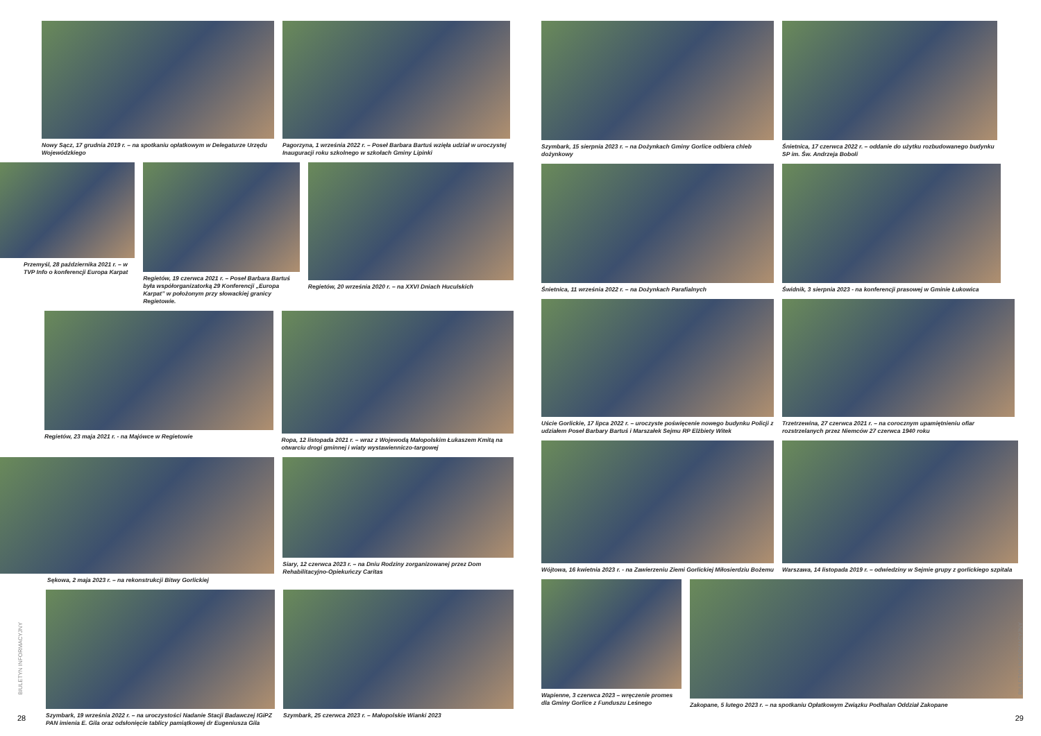Nowy Sącz, 17 grudnia 2019 r. – na spotkaniu opłatkowym w Delegaturze Urzędu Wojewódzkiego
Pagorzyna, 1 września 2022 r. – Poseł Barbara Bartuś wzięła udział w uroczystej Inauguracji roku szkolnego w szkołach Gminy Lipinki
Przemyśl, 28 października 2021 r. – w TVP Info o konferencji Europa Karpat
Regietów, 19 czerwca 2021 r. – Poseł Barbara Bartuś była współorganizatorką 29 Konferencji „Europa Karpat” w położonym przy słowackiej granicy Regietowie.
Regietów, 20 września 2020 r. – na XXVI Dniach Huculskich
Regietów, 23 maja 2021 r. - na Majówce w Regietowie
Ropa, 12 listopada 2021 r. – wraz z Wojewodą Małopolskim Łukaszem Kmitą na otwarciu drogi gminnej i wiaty wystawienniczo-targowej
Sękowa, 2 maja 2023 r. – na rekonstrukcji Bitwy Gorlickiej
Siary, 12 czerwca 2023 r. – na Dniu Rodziny zorganizowanej przez Dom Rehabilitacyjno-Opiekuńczy Caritas
Szymbark, 19 września 2022 r. – na uroczystości Nadanie Stacji Badawczej IGiPZ PAN imienia E. Gila oraz odsłonięcie tablicy pamiątkowej dr Eugeniusza Gila
Szymbark, 25 czerwca 2023 r. – Małopolskie Wianki 2023
BIULETYN INFORMACYJNY
28
Szymbark, 15 sierpnia 2023 r. – na Dożynkach Gminy Gorlice odbiera chleb dożynkowy
Śnietnica, 17 czerwca 2022 r. – oddanie do użytku rozbudowanego budynku SP im. Św. Andrzeja Boboli
Śnietnica, 11 września 2022 r. – na Dożynkach Parafialnych
Świdnik, 3 sierpnia 2023 - na konferencji prasowej w Gminie Łukowica
Uście Gorlickie, 17 lipca 2022 r. – uroczyste poświęcenie nowego budynku Policji z udziałem Poseł Barbary Bartuś i Marszałek Sejmu RP Elżbiety Witek
Trzetrzewina, 27 czerwca 2021 r. – na corocznym upamiętnieniu ofiar rozstrzelanych przez Niemców 27 czerwca 1940 roku
Wójtowa, 16 kwietnia 2023 r. - na Zawierzeniu Ziemi Gorlickiej Miłosierdziu Bożemu
Warszawa, 14 listopada 2019 r. – odwiedziny w Sejmie grupy z gorlickiego szpitala
Wapienne, 3 czerwca 2023 – wręczenie promes dla Gminy Gorlice z Funduszu Leśnego
Zakopane, 5 lutego 2023 r. – na spotkaniu Opłatkowym Związku Podhalan Oddział Zakopane
BIULETYN INFORMACYJNY
29